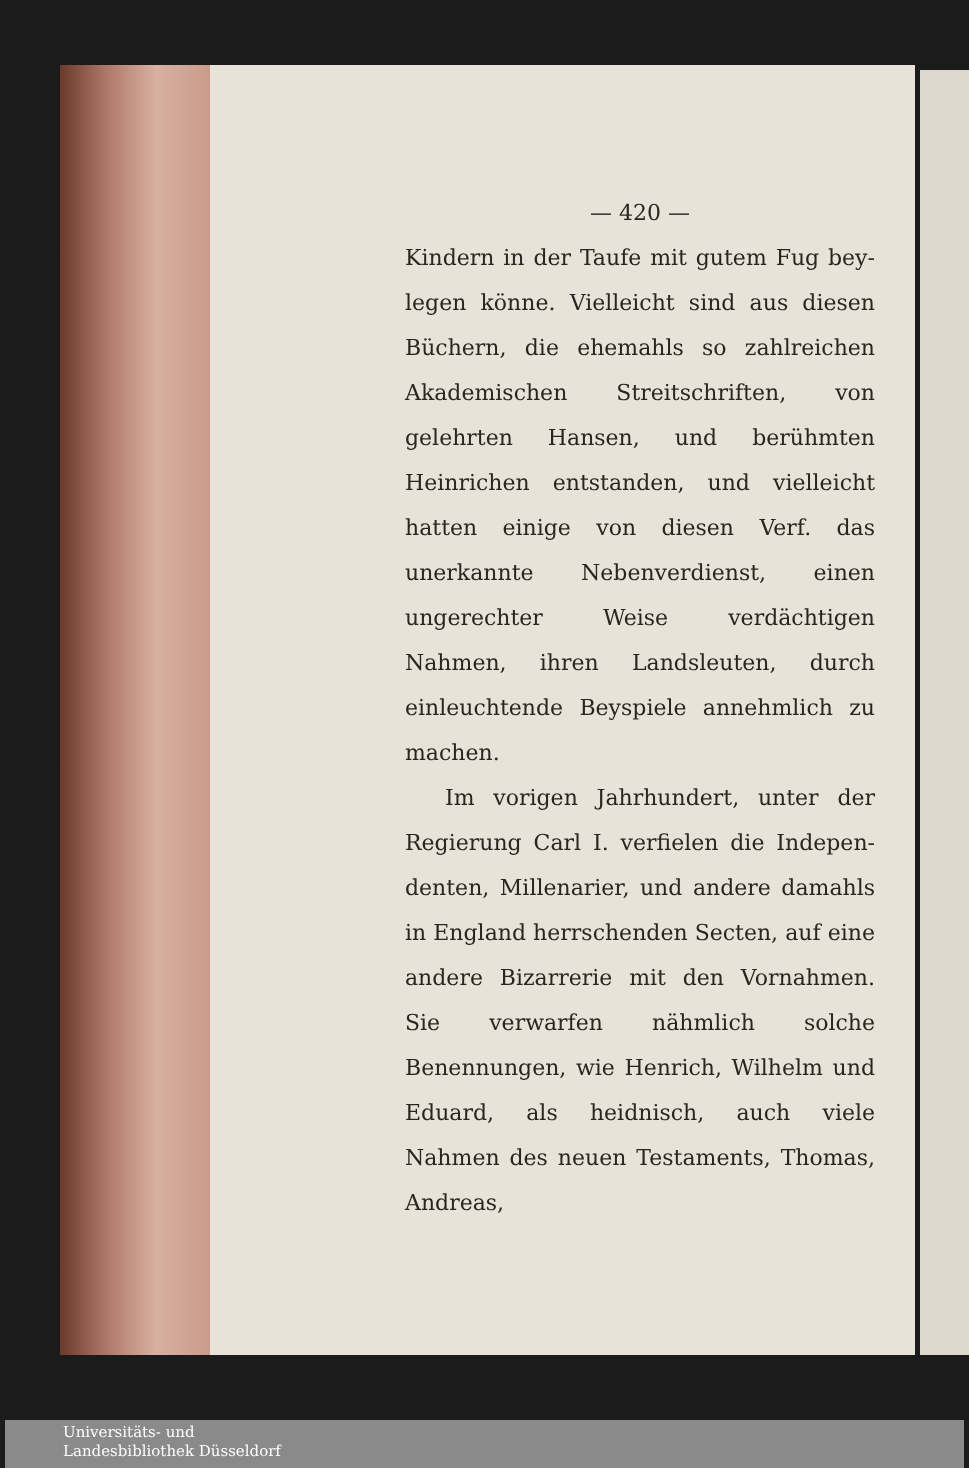— 420 —
Kindern in der Taufe mit gutem Fug bey­legen könne. Vielleicht sind aus diesen Büchern, die ehemahls so zahlreichen Aka­demischen Streitschriften, von gelehrten Hansen, und berühmten Heinrichen ent­standen, und vielleicht hatten einige von diesen Verf. das unerkannte Nebenver­dienst, einen ungerechter Weise verdächti­gen Nahmen, ihren Landsleuten, durch einleuchtende Beyspiele annehmlich zu machen.
Im vorigen Jahrhundert, unter der Regierung Carl I. verfielen die Indepen­denten, Millenarier, und andere damahls in England herrschenden Secten, auf eine andere Bizarrerie mit den Vornahmen. Sie verwarfen nähmlich solche Benennun­gen, wie Henrich, Wilhelm und Eduard, als heidnisch, auch viele Nahmen des neuen Testaments, Thomas, Andreas,
Universitäts- und
Landesbibliothek Düsseldorf